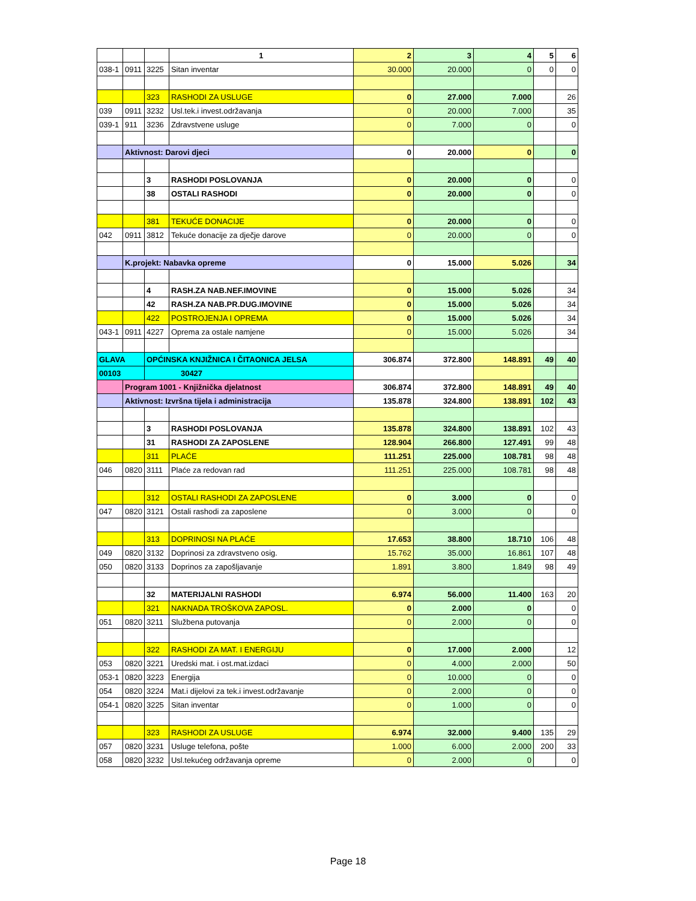| | | | 1 | 2 | 3 | 4 | 5 | 6 |
| --- | --- | --- | --- | --- | --- | --- | --- | --- |
| 038-1 | 0911 | 3225 | Sitan inventar | 30.000 | 20.000 | 0 | 0 | 0 |
| | | 323 | RASHODI ZA USLUGE | 0 | 27.000 | 7.000 | | 26 |
| 039 | 0911 | 3232 | Usl.tek.i invest.održavanja | 0 | 20.000 | 7.000 | | 35 |
| 039-1 | 911 | 3236 | Zdravstvene usluge | 0 | 7.000 | 0 | | 0 |
| | Aktivnost: Darovi djeci | | | 0 | 20.000 | 0 | | 0 |
| | | 3 | RASHODI POSLOVANJA | 0 | 20.000 | 0 | | 0 |
| | | 38 | OSTALI RASHODI | 0 | 20.000 | 0 | | 0 |
| | | 381 | TEKUĆE DONACIJE | 0 | 20.000 | 0 | | 0 |
| 042 | 0911 | 3812 | Tekuće donacije za dječje darove | 0 | 20.000 | 0 | | 0 |
| | K.projekt: Nabavka opreme | | | 0 | 15.000 | 5.026 | | 34 |
| | | 4 | RASH.ZA NAB.NEF.IMOVINE | 0 | 15.000 | 5.026 | | 34 |
| | | 42 | RASH.ZA NAB.PR.DUG.IMOVINE | 0 | 15.000 | 5.026 | | 34 |
| | | 422 | POSTROJENJA I OPREMA | 0 | 15.000 | 5.026 | | 34 |
| 043-1 | 0911 | 4227 | Oprema za ostale namjene | 0 | 15.000 | 5.026 | | 34 |
| GLAVA | | OPĆINSKA KNJIŽNICA I ČITAONICA JELSA | | 306.874 | 372.800 | 148.891 | 49 | 40 |
| 00103 | | 30427 | | | | | | |
| | Program 1001 - Knjižnička djelatnost | | | 306.874 | 372.800 | 148.891 | 49 | 40 |
| | Aktivnost: Izvršna tijela i administracija | | | 135.878 | 324.800 | 138.891 | 102 | 43 |
| | | 3 | RASHODI POSLOVANJA | 135.878 | 324.800 | 138.891 | 102 | 43 |
| | | 31 | RASHODI ZA ZAPOSLENE | 128.904 | 266.800 | 127.491 | 99 | 48 |
| | | 311 | PLAĆE | 111.251 | 225.000 | 108.781 | 98 | 48 |
| 046 | 0820 | 3111 | Plaće za redovan rad | 111.251 | 225.000 | 108.781 | 98 | 48 |
| | | 312 | OSTALI RASHODI ZA ZAPOSLENE | 0 | 3.000 | 0 | | 0 |
| 047 | 0820 | 3121 | Ostali rashodi za zaposlene | 0 | 3.000 | 0 | | 0 |
| | | 313 | DOPRINOSI NA PLAĆE | 17.653 | 38.800 | 18.710 | 106 | 48 |
| 049 | 0820 | 3132 | Doprinosi za zdravstveno osig. | 15.762 | 35.000 | 16.861 | 107 | 48 |
| 050 | 0820 | 3133 | Doprinos za zapošljavanje | 1.891 | 3.800 | 1.849 | 98 | 49 |
| | | 32 | MATERIJALNI RASHODI | 6.974 | 56.000 | 11.400 | 163 | 20 |
| | | 321 | NAKNADA TROŠKOVA ZAPOSL. | 0 | 2.000 | 0 | | 0 |
| 051 | 0820 | 3211 | Službena putovanja | 0 | 2.000 | 0 | | 0 |
| | | 322 | RASHODI ZA MAT. I ENERGIJU | 0 | 17.000 | 2.000 | | 12 |
| 053 | 0820 | 3221 | Uredski mat. i ost.mat.izdaci | 0 | 4.000 | 2.000 | | 50 |
| 053-1 | 0820 | 3223 | Energija | 0 | 10.000 | 0 | | 0 |
| 054 | 0820 | 3224 | Mat.i dijelovi za tek.i invest.održavanje | 0 | 2.000 | 0 | | 0 |
| 054-1 | 0820 | 3225 | Sitan inventar | 0 | 1.000 | 0 | | 0 |
| | | 323 | RASHODI ZA USLUGE | 6.974 | 32.000 | 9.400 | 135 | 29 |
| 057 | 0820 | 3231 | Usluge telefona, pošte | 1.000 | 6.000 | 2.000 | 200 | 33 |
| 058 | 0820 | 3232 | Usl.tekućeg održavanja opreme | 0 | 2.000 | 0 | | 0 |
Page 18